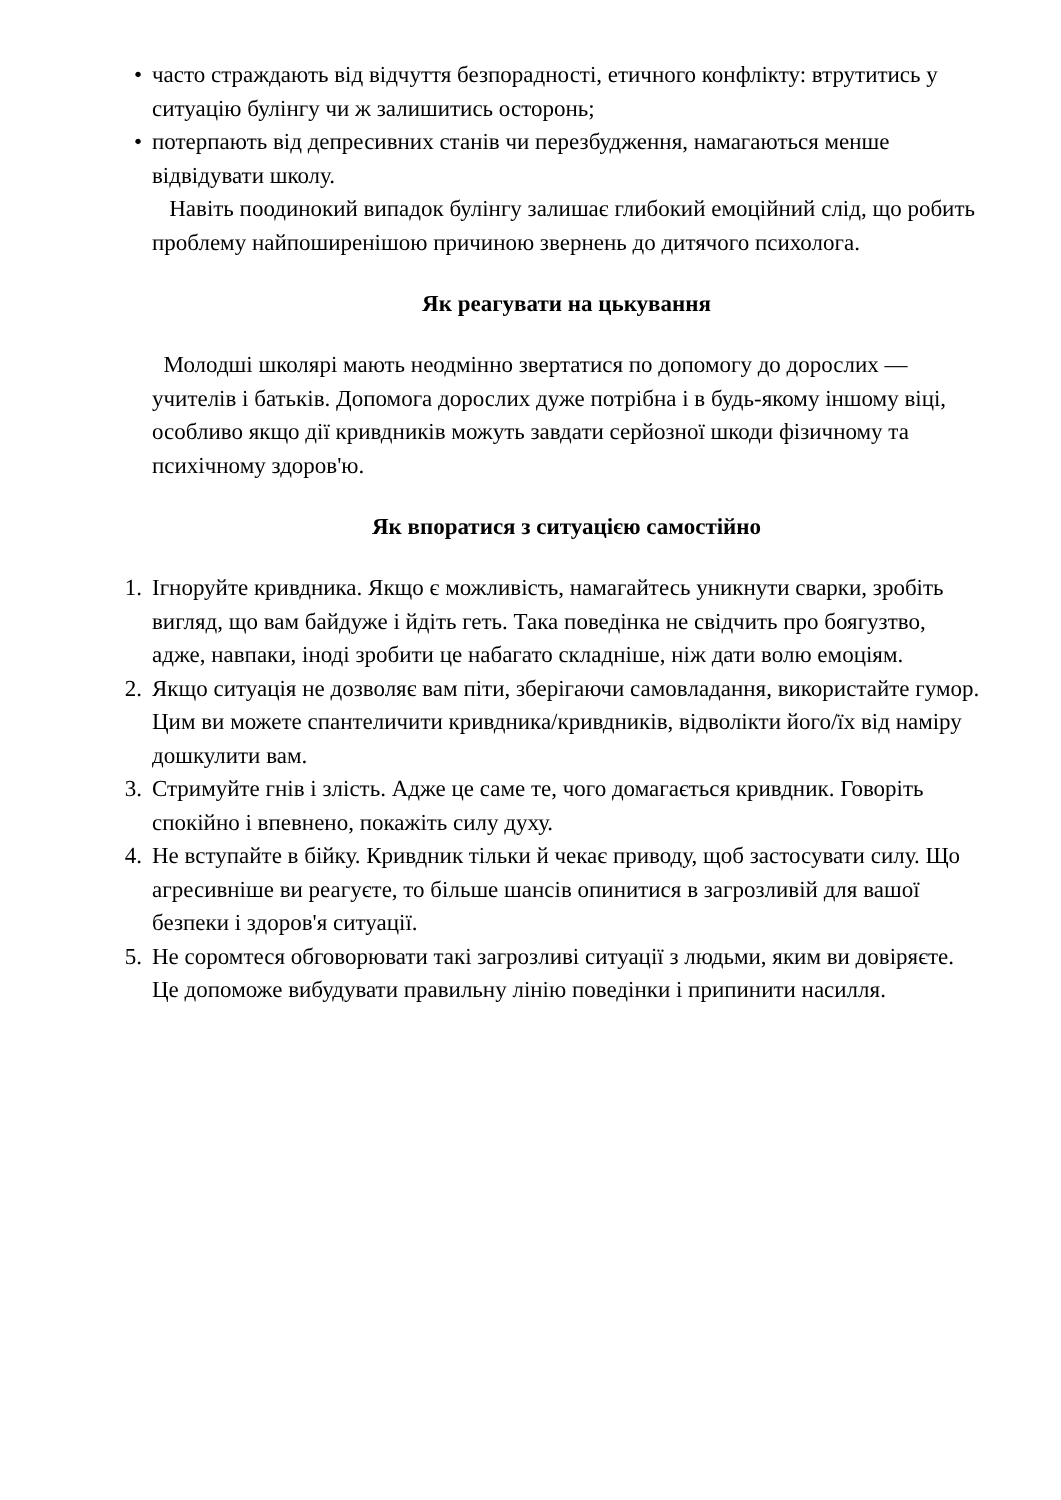•
часто страждають від відчуття безпорадності, етичного конфлікту: втрутитись у ситуацію булінгу чи ж залишитись осторонь;
•
потерпають від депресивних станів чи перезбудження, намагаються менше відвідувати школу.
Навіть поодинокий випадок булінгу залишає глибокий емоційний слід, що робить проблему найпоширенішою причиною звернень до дитячого психолога.
Як реагувати на цькування
Молодші школярі мають неодмінно звертатися по допомогу до дорослих — учителів і батьків. Допомога дорослих дуже потрібна і в будь-якому іншому віці, особливо якщо дії кривдників можуть завдати серйозної шкоди фізичному та психічному здоров'ю.
Як впоратися з ситуацією самостійно
1.
Ігноруйте кривдника. Якщо є можливість, намагайтесь уникнути сварки, зробіть вигляд, що вам байдуже і йдіть геть. Така поведінка не свідчить про боягузтво, адже, навпаки, іноді зробити це набагато складніше, ніж дати волю емоціям.
2.
Якщо ситуація не дозволяє вам піти, зберігаючи самовладання, використайте гумор. Цим ви можете спантеличити кривдника/кривдників, відволікти його/їх від наміру дошкулити вам.
3.
Стримуйте гнів і злість. Адже це саме те, чого домагається кривдник. Говоріть спокійно і впевнено, покажіть силу духу.
4.
Не вступайте в бійку. Кривдник тільки й чекає приводу, щоб застосувати силу. Що агресивніше ви реагуєте, то більше шансів опинитися в загрозливій для вашої безпеки і здоров'я ситуації.
5.
Не соромтеся обговорювати такі загрозливі ситуації з людьми, яким ви довіряєте. Це допоможе вибудувати правильну лінію поведінки і припинити насилля.